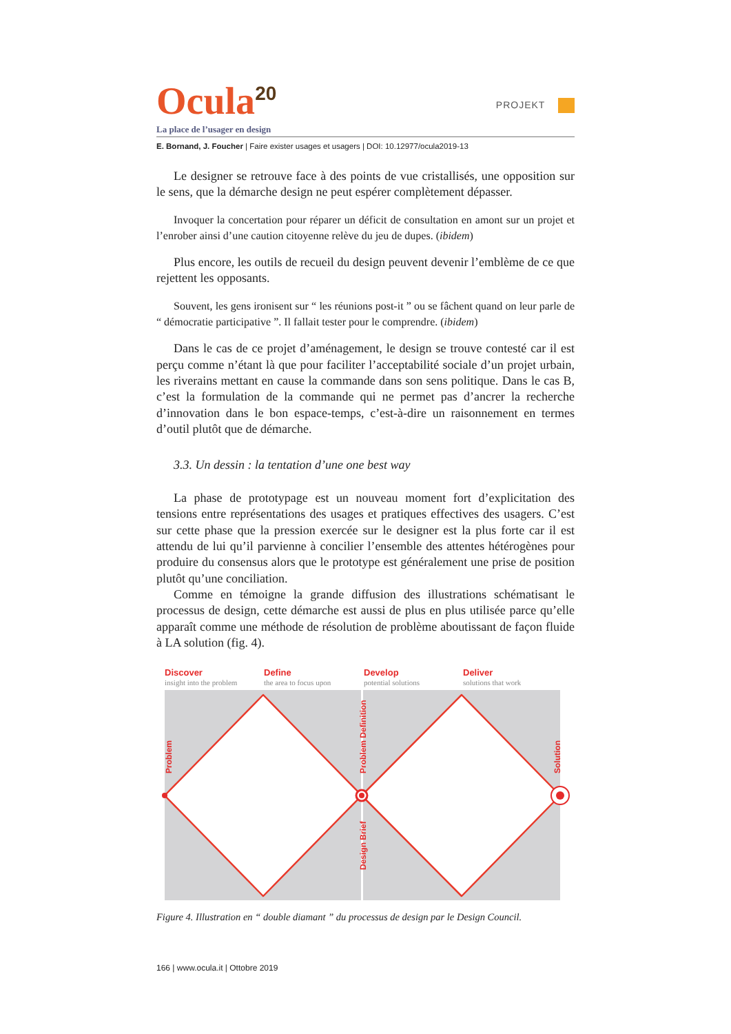Ocula<sup>20</sup>
PROJEKT
La place de l’usager en design
E. Bornand, J. Foucher | Faire exister usages et usagers | DOI: 10.12977/ocula2019-13
Le designer se retrouve face à des points de vue cristallisés, une opposition sur le sens, que la démarche design ne peut espérer complètement dépasser.
Invoquer la concertation pour réparer un déficit de consultation en amont sur un projet et l’enrober ainsi d’une caution citoyenne relève du jeu de dupes. (ibidem)
Plus encore, les outils de recueil du design peuvent devenir l’emblème de ce que rejettent les opposants.
Souvent, les gens ironisent sur “ les réunions post-it ” ou se fâchent quand on leur parle de “ démocratie participative ”. Il fallait tester pour le comprendre. (ibidem)
Dans le cas de ce projet d’aménagement, le design se trouve contesté car il est perçu comme n’étant là que pour faciliter l’acceptabilité sociale d’un projet urbain, les riverains mettant en cause la commande dans son sens politique. Dans le cas B, c’est la formulation de la commande qui ne permet pas d’ancrer la recherche d’innovation dans le bon espace-temps, c’est-à-dire un raisonnement en termes d’outil plutôt que de démarche.
3.3. Un dessin : la tentation d’une one best way
La phase de prototypage est un nouveau moment fort d’explicitation des tensions entre représentations des usages et pratiques effectives des usagers. C’est sur cette phase que la pression exercée sur le designer est la plus forte car il est attendu de lui qu’il parvienne à concilier l’ensemble des attentes hétérogènes pour produire du consensus alors que le prototype est généralement une prise de position plutôt qu’une conciliation.
Comme en témoigne la grande diffusion des illustrations schématisant le processus de design, cette démarche est aussi de plus en plus utilisée parce qu’elle apparaît comme une méthode de résolution de problème aboutissant de façon fluide à LA solution (fig. 4).
Discover
insight into the problem
Define
the area to focus upon
Develop
potential solutions
Deliver
solutions that work
Problem
Problem Definition
Design Brief
Solution
Figure 4. Illustration en “ double diamant ” du processus de design par le Design Council.
166 | www.ocula.it | Ottobre 2019